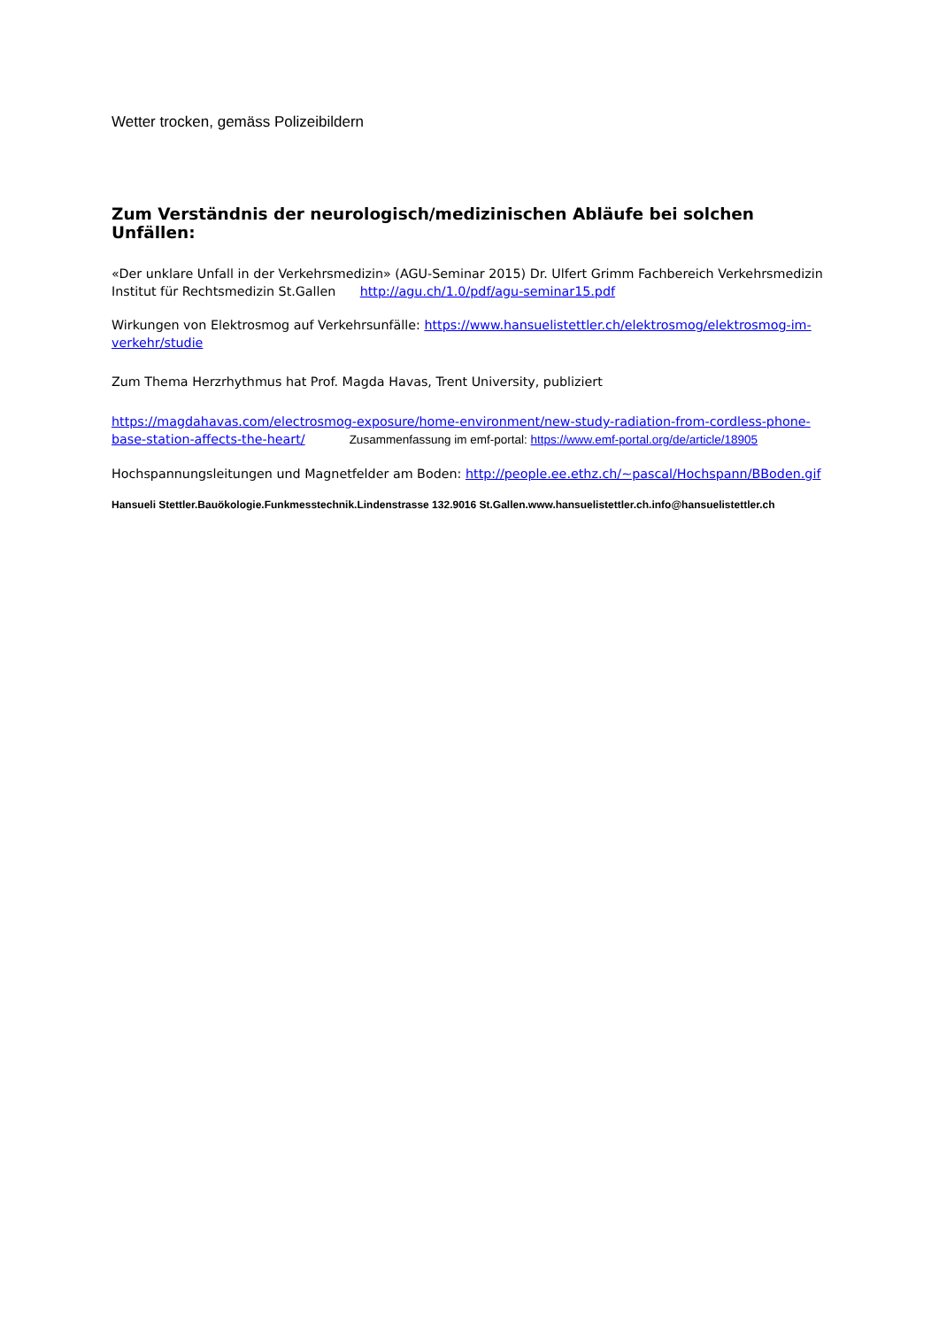Wetter trocken, gemäss Polizeibildern
Zum Verständnis der neurologisch/medizinischen Abläufe bei solchen Unfällen:
«Der unklare Unfall in der Verkehrsmedizin» (AGU-Seminar 2015) Dr. Ulfert Grimm Fachbereich Verkehrsmedizin Institut für Rechtsmedizin St.Gallen http://agu.ch/1.0/pdf/agu-seminar15.pdf
Wirkungen von Elektrosmog auf Verkehrsunfälle: https://www.hansuelistettler.ch/elektrosmog/elektrosmog-im-verkehr/studie
Zum Thema Herzrhythmus hat Prof. Magda Havas, Trent University, publiziert
https://magdahavas.com/electrosmog-exposure/home-environment/new-study-radiation-from-cordless-phone-base-station-affects-the-heart/ Zusammenfassung im emf-portal: https://www.emf-portal.org/de/article/18905
Hochspannungsleitungen und Magnetfelder am Boden: http://people.ee.ethz.ch/~pascal/Hochspann/BBoden.gif
Hansueli Stettler.Bauökologie.Funkmesstechnik.Lindenstrasse 132.9016 St.Gallen.www.hansuelistettler.ch.info@hansuelistettler.ch